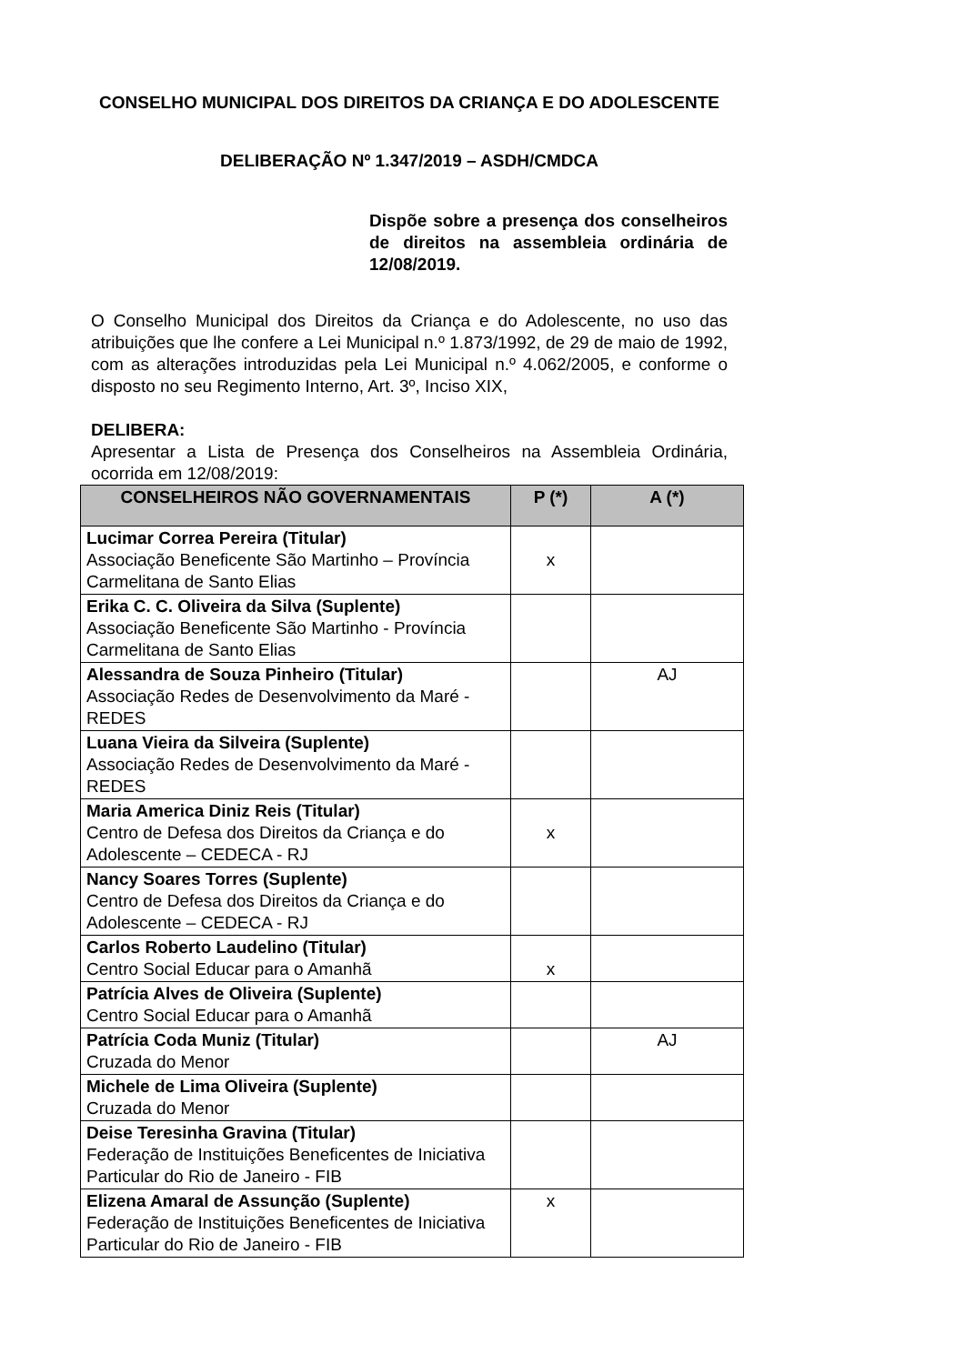CONSELHO MUNICIPAL DOS DIREITOS DA CRIANÇA E DO ADOLESCENTE
DELIBERAÇÃO Nº 1.347/2019 – ASDH/CMDCA
Dispõe sobre a presença dos conselheiros de direitos na assembleia ordinária de 12/08/2019.
O Conselho Municipal dos Direitos da Criança e do Adolescente, no uso das atribuições que lhe confere a Lei Municipal n.º 1.873/1992, de 29 de maio de 1992, com as alterações introduzidas pela Lei Municipal n.º 4.062/2005, e conforme o disposto no seu Regimento Interno, Art. 3º, Inciso XIX,
DELIBERA:
Apresentar a Lista de Presença dos Conselheiros na Assembleia Ordinária, ocorrida em 12/08/2019:
| CONSELHEIROS NÃO GOVERNAMENTAIS | P (*) | A (*) |
| --- | --- | --- |
| Lucimar Correa Pereira (Titular) Associação Beneficente São Martinho – Província Carmelitana de Santo Elias | x | |
| Erika C. C. Oliveira da Silva (Suplente) Associação Beneficente São Martinho - Província Carmelitana de Santo Elias | | |
| Alessandra de Souza Pinheiro (Titular) Associação Redes de Desenvolvimento da Maré - REDES | | AJ |
| Luana Vieira da Silveira (Suplente) Associação Redes de Desenvolvimento da Maré - REDES | | |
| Maria America Diniz Reis (Titular) Centro de Defesa dos Direitos da Criança e do Adolescente – CEDECA - RJ | x | |
| Nancy Soares Torres (Suplente) Centro de Defesa dos Direitos da Criança e do Adolescente – CEDECA - RJ | | |
| Carlos Roberto Laudelino (Titular) Centro Social Educar para o Amanhã | x | |
| Patrícia Alves de Oliveira (Suplente) Centro Social Educar para o Amanhã | | |
| Patrícia Coda Muniz (Titular) Cruzada do Menor | | AJ |
| Michele de Lima Oliveira (Suplente) Cruzada do Menor | | |
| Deise Teresinha Gravina (Titular) Federação de Instituições Beneficentes de Iniciativa Particular do Rio de Janeiro - FIB | | |
| Elizena Amaral de Assunção (Suplente) Federação de Instituições Beneficentes de Iniciativa Particular do Rio de Janeiro - FIB | x | |